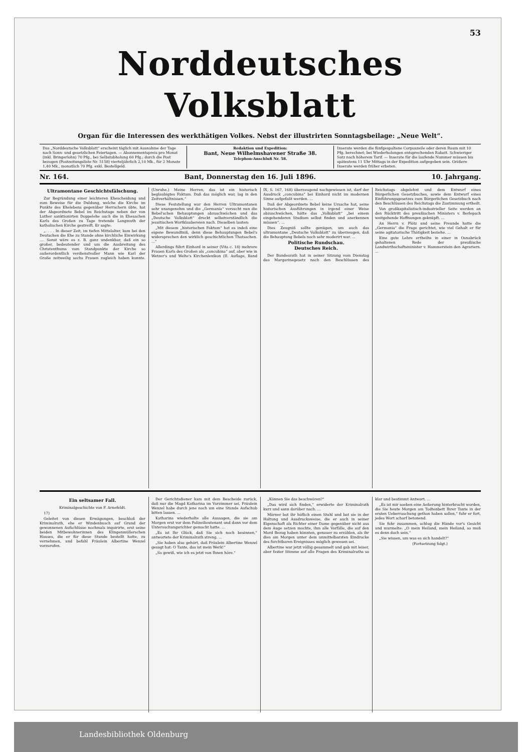53
Norddeutsches Volksblatt
Organ für die Interessen des werkthätigen Volkes. Nebst der illustrirten Sonntagsbeilage: „Neue Welt“.
Das „Norddeutsche Volksblatt“ erscheint täglich mit Ausnahme der Tage nach Sonn- und gesetzlichen Feiertagen. — Abonnementspreis pro Monat (inkl. Bringerlohn) 70 Pfg., bei Selbstabholung 60 Pfg.; durch die Post bezogen (Postzeitungsliste Nr. 5158) vierteljährlich 2,10 Mk., für 2 Monate 1,40 Mk., monatlich 70 Pfg. exkl. Bestellgeld.
Redaktion und Expedition:
Bant, Neue Wilhelmshavener Straße 38.
Telephon-Anschluß Nr. 58.
Inserate werden die fünfgespaltene Corpuszeile oder deren Raum mit 10 Pfg. berechnet; bei Wiederholungen entsprechenden Rabatt. Schwieriger Satz nach höherem Tarif. — Inserate für die laufende Nummer müssen bis spätestens 11 Uhr Mittags in der Expedition aufgegeben sein. Größere Inserate werden früher erbeten.
Nr. 164. Bant, Donnerstag den 16. Juli 1896. 10. Jahrgang.
Ultramontane Geschichtsfälschung.
Zur Begründung einer leichteren Ehescheidung und zum Beweise für die Duldung, welche die Kirche im Punkte des Ehelebens gegenüber Herrschern übte, hat der Abgeordnete Bebel im Reichstage neben der von Luther sanktionirten Doppelehe auch die in Ehesachen Karls des Großen zu Tage tretende Langmuth der katholischen Kirche gestreift. Er sagte:
„. . . . In dieser Zeit, im tiefen Mittelalter, kam bei den Deutschen die Ehe zu Stande ohne kirchliche Einwirkung .... Sonst wäre es z. B. ganz undenkbar, daß ein so großer, bedeutender und um die Ausbreitung des Christenthums vom Standpunkte der Kirche so außerordentlich verdienstvoller Mann wie Karl der Große zeitweilig sechs Frauen zugleich haben konnte. (Unruhe.) Meine Herren, das ist ein historisch beglaubigtes Faktum. Daß das möglich war, lag in den Zeitverhältnissen.“
Diese Feststellung war den Herren Ultramontanen sehr unangenehm und die „Germania“ versucht nun die Bebel'schen Behauptungen abzuschwächen und das „Deutsche Volksblatt“ druckt selbstverständlich die jesuitischen Wortklaubereien nach. Dieselben lauten:
„Mit diesem „historischen Faktum“ hat es indeß eine eigene Bewandtniß, denn diese Behauptungen Bebel's widersprechen den wirklich geschichtlichen Thatsachen. ...“
Allerdings führt Einhard in seiner (Vita c. 18) mehrere Frauen Karls des Großen als „concubina“ auf, aber wie in Wetzer's und Welte's Kirchenlexikon (II. Auflage, Band IX, S. 167, 168) überzeugend nachgewiesen ist, darf der Ausdruck „concubina“ bei Einhard nicht im modernen Sinne aufgefaßt werden. ...
Daß der Abgeordnete Bebel keine Ursache hat, seine historischen Ausführungen in irgend einer Weise abzuschwächen, hätte das „Volksblatt“ „bei einem eingehenderen Studium selbst finden und anerkennen müssen“. ...
Dies Zeugniß sollte genügen, um auch das ultramontane „Deutsche Volksblatt“ zu überzeugen, daß die Behauptung Bebels noch sehr moderirt war. ...
Politische Rundschau.
Deutsches Reich.
Der Bundesrath hat in seiner Sitzung vom Dienstag das Margarinegesetz nach den Beschlüssen des Reichstags abgelehnt und dem Entwurf eines Bürgerlichen Gesetzbuches, sowie dem Entwurf eines Einführungsgesetzes zum Bürgerlichen Gesetzbuch nach den Beschlüssen des Reichstags die Zustimmung ertheilt.
Von großkapitalistisch-industrieller Seite werden an den Rücktritt des preußischen Ministers v. Berlepsch weitgehende Hoffnungen geknüpft. ...
An Herrn v. Plötz und seine Freunde hatte die „Germania“ die Frage gerichtet, wie viel Gehalt er für seine agitatorische Thätigkeit beziehe. ...
Eine gute Lehre ertheilte in einer in Osnabrück gehaltenen Rede der preußische Landwirthschaftsminister v. Hammerstein den Agrariern. ...
Ein seltsamer Fall.
Kriminalgeschichte von F. Arnefeldt.
17)
Geleitet von diesen Erwägungen, beschloß der Kriminalrath, ehe er Windenbusch auf Grund der gewonnenen Aufschlüsse nochmals inquirirte, erst seine beiden Mitbewohnerinnen des Klingenmüllerschen Hauses, die er für diese Stunde bestellt hatte, zu vernehmen, und befahl Fräulein Albertine Wenzel vorzurufen.
Der Gerichtsdiener kam mit dem Bescheide zurück, daß nur die Magd Katharina im Vorzimmer sei, Fräulein Wenzel habe durch jene noch um eine Stunde Aufschub bitten lassen. ...
Katharina wiederholte alle Aussagen, die sie am Morgen erst vor dem Polizeilieutenant und dann vor dem Untersuchungsrichter gemacht hatte. ...
„Es ist Ihr Glück, daß Sie sich noch besinnen,“ antwortete der Kriminalrath streng. ...
„Sie haben also gehört, daß Fräulein Albertine Wenzel gesagt hat: O Tante, das ist mein Werk!“
„So gewiß, wie ich es jetzt von Ihnen höre.“
„Können Sie das beschwören?“
„Das wird sich finden,“ erwiderte der Kriminalrath kurz und sann darüber nach. ...
Mörner bot ihr höflich einen Stuhl und bat sie in der Haltung und Ausdrucksweise, die er auch in seiner Eigenschaft als Richter einer Dame gegenüber nicht aus dem Auge setzen mochte, ihm alle Vorfälle, die auf den Mord Bezug haben könnten, genauer zu erzählen, als ihr dies am Morgen unter dem unmittelbarsten Eindrucke des furchtbaren Ereignisses möglich gewesen sei.
Albertine war jetzt völlig gesammelt und gab mit leiser, aber fester Stimme auf alle Fragen des Kriminalraths so klar und bestimmt Antwort. ...
„Es ist mir soeben eine Aeßerung hinterbracht worden, die Sie heute Morgen am Todtenbett Ihrer Tante in der ersten Ueberraschung gethan haben sollen,“ fuhr er fort, jedes Wort scharf betonend.
Sie fuhr zusammen, schlug die Hände vor's Gesicht und murmelte: „O mein Heiland, mein Heiland, so muß es denn doch sein.“
„Sie wissen, um was es sich handelt?“
(Fortsetzung folgt.)
Landesbibliothek Oldenburg